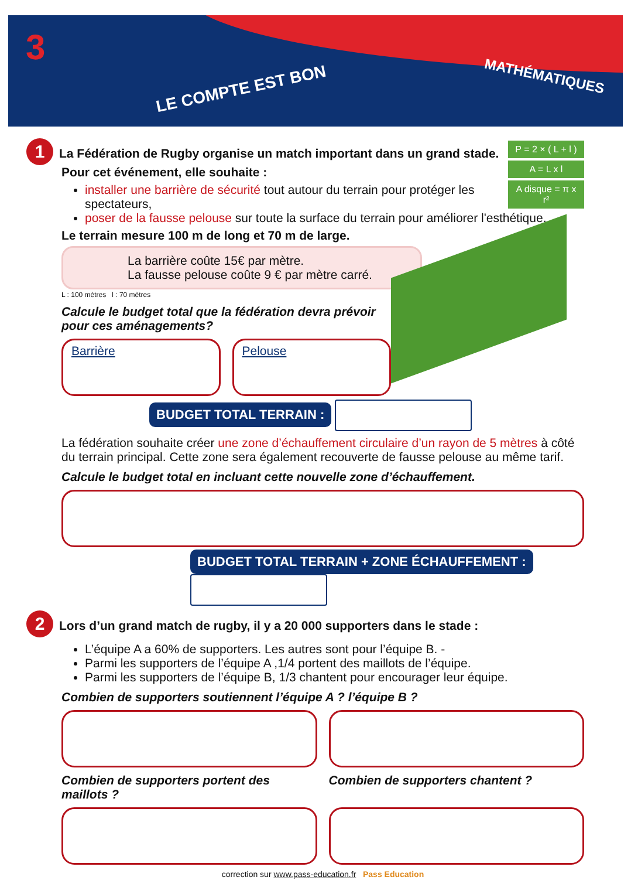3
LE COMPTE EST BON
MATHÉMATIQUES
P = 2 × ( L + l )
A = L x l
A disque = π x r²
1 La Fédération de Rugby organise un match important dans un grand stade. Pour cet événement, elle souhaite :
installer une barrière de sécurité tout autour du terrain pour protéger les spectateurs,
poser de la fausse pelouse sur toute la surface du terrain pour améliorer l'esthétique.
Le terrain mesure 100 m de long et 70 m de large.
La barrière coûte 15€ par mètre.
La fausse pelouse coûte 9 € par mètre carré.
L : 100 mètres l : 70 mètres
Calcule le budget total que la fédération devra prévoir pour ces aménagements?
Barrière Pelouse
BUDGET TOTAL TERRAIN :
La fédération souhaite créer une zone d’échauffement circulaire d’un rayon de 5 mètres à côté du terrain principal. Cette zone sera également recouverte de fausse pelouse au même tarif.
Calcule le budget total en incluant cette nouvelle zone d’échauffement.
BUDGET TOTAL TERRAIN + ZONE ÉCHAUFFEMENT :
2 Lors d’un grand match de rugby, il y a 20 000 supporters dans le stade :
L’équipe A a 60% de supporters. Les autres sont pour l’équipe B. -
Parmi les supporters de l’équipe A ,1/4 portent des maillots de l’équipe.
Parmi les supporters de l’équipe B, 1/3 chantent pour encourager leur équipe.
Combien de supporters soutiennent l’équipe A ? l’équipe B ?
Combien de supporters portent des maillots ?
Combien de supporters chantent ?
correction sur www.pass-education.fr Pass Education